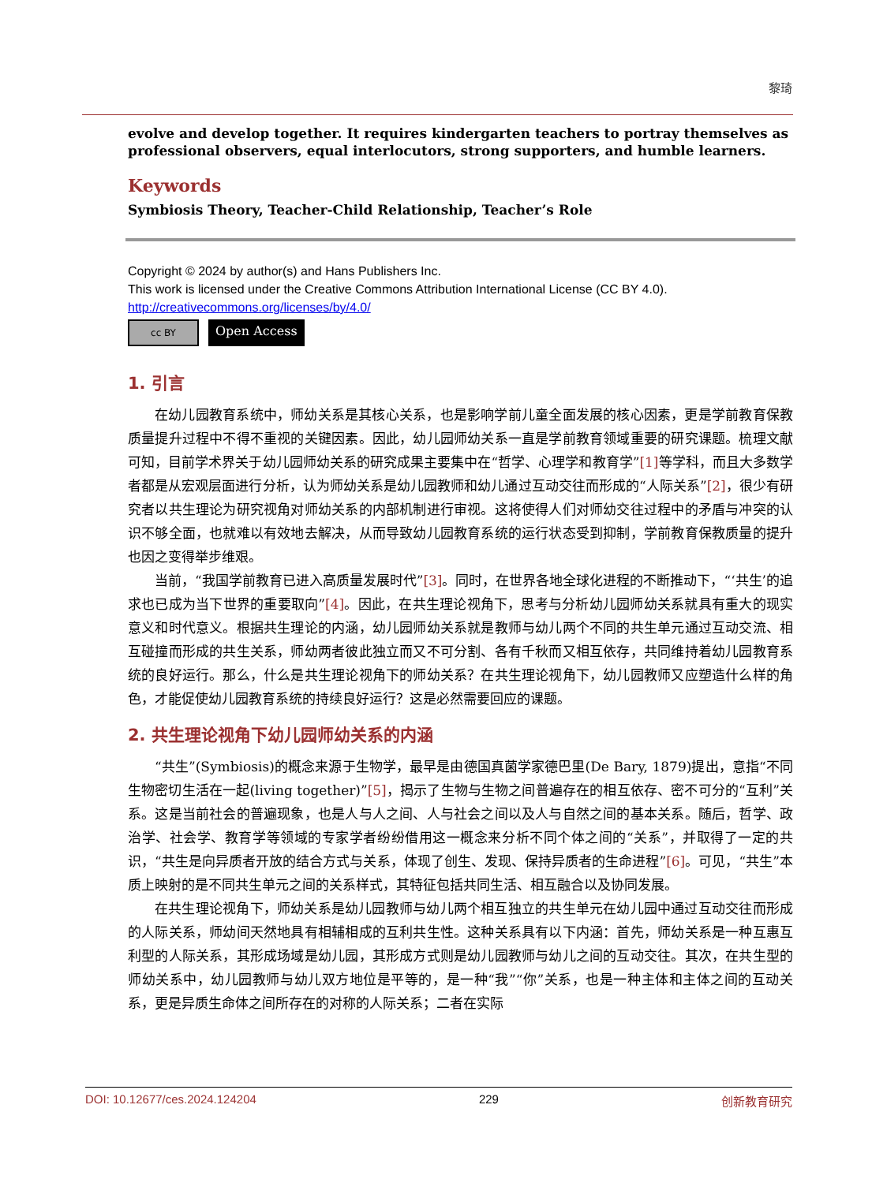黎琦
evolve and develop together. It requires kindergarten teachers to portray themselves as professional observers, equal interlocutors, strong supporters, and humble learners.
Keywords
Symbiosis Theory, Teacher-Child Relationship, Teacher’s Role
Copyright © 2024 by author(s) and Hans Publishers Inc.
This work is licensed under the Creative Commons Attribution International License (CC BY 4.0).
http://creativecommons.org/licenses/by/4.0/
cc BY
Open Access
1. 引言
在幼儿园教育系统中，师幼关系是其核心关系，也是影响学前儿童全面发展的核心因素，更是学前教育保教质量提升过程中不得不重视的关键因素。因此，幼儿园师幼关系一直是学前教育领域重要的研究课题。梳理文献可知，目前学术界关于幼儿园师幼关系的研究成果主要集中在“哲学、心理学和教育学”[1] 等学科，而且大多数学者都是从宏观层面进行分析，认为师幼关系是幼儿园教师和幼儿通过互动交往而形成的“人际关系”[2]，很少有研究者以共生理论为研究视角对师幼关系的内部机制进行审视。这将使得人们对师幼交往过程中的矛盾与冲突的认识不够全面，也就难以有效地去解决，从而导致幼儿园教育系统的运行状态受到抑制，学前教育保教质量的提升也因之变得举步维艰。
当前，“我国学前教育已进入高质量发展时代”[3]。同时，在世界各地全球化进程的不断推动下，“‘共生’的追求也已成为当下世界的重要取向”[4]。因此，在共生理论视角下，思考与分析幼儿园师幼关系就具有重大的现实意义和时代意义。根据共生理论的内涵，幼儿园师幼关系就是教师与幼儿两个不同的共生单元通过互动交流、相互碰撞而形成的共生关系，师幼两者彼此独立而又不可分割、各有千秋而又相互依存，共同维持着幼儿园教育系统的良好运行。那么，什么是共生理论视角下的师幼关系？在共生理论视角下，幼儿园教师又应塑造什么样的角色，才能促使幼儿园教育系统的持续良好运行？这是必然需要回应的课题。
2. 共生理论视角下幼儿园师幼关系的内涵
“共生”(Symbiosis)的概念来源于生物学，最早是由德国真菌学家德巴里(De Bary, 1879)提出，意指“不同生物密切生活在一起(living together)”[5]，揭示了生物与生物之间普遍存在的相互依存、密不可分的“互利”关系。这是当前社会的普遍现象，也是人与人之间、人与社会之间以及人与自然之间的基本关系。随后，哲学、政治学、社会学、教育学等领域的专家学者纷纷借用这一概念来分析不同个体之间的“关系”，并取得了一定的共识，“共生是向异质者开放的结合方式与关系，体现了创生、发现、保持异质者的生命进程”[6]。可见，“共生”本质上映射的是不同共生单元之间的关系样式，其特征包括共同生活、相互融合以及协同发展。
在共生理论视角下，师幼关系是幼儿园教师与幼儿两个相互独立的共生单元在幼儿园中通过互动交往而形成的人际关系，师幼间天然地具有相辅相成的互利共生性。这种关系具有以下内涵：首先，师幼关系是一种互惠互利型的人际关系，其形成场域是幼儿园，其形成方式则是幼儿园教师与幼儿之间的互动交往。其次，在共生型的师幼关系中，幼儿园教师与幼儿双方地位是平等的，是一种“我”“你”关系，也是一种主体和主体之间的互动关系，更是异质生命体之间所存在的对称的人际关系；二者在实际
DOI: 10.12677/ces.2024.124204 229 创新教育研究